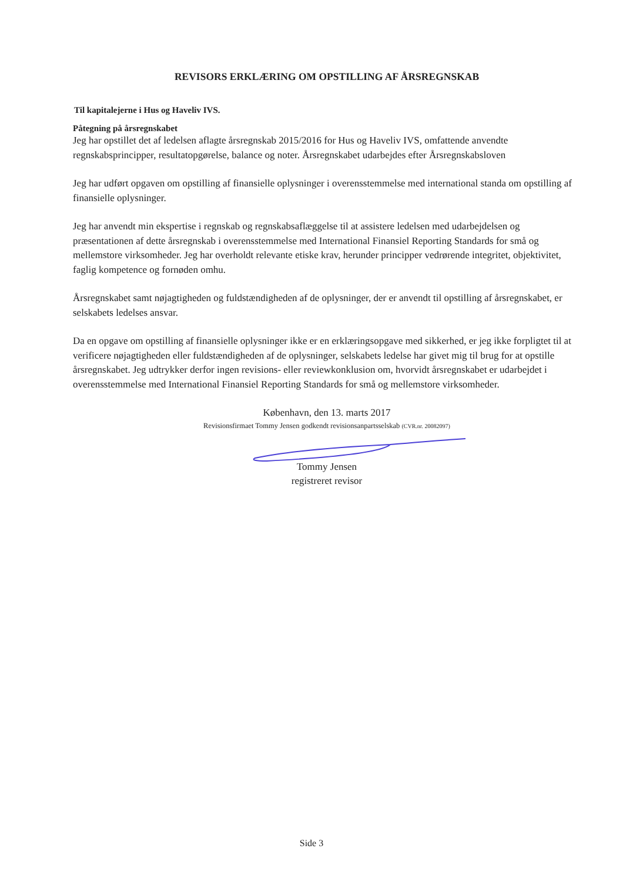REVISORS ERKLÆRING OM OPSTILLING AF ÅRSREGNSKAB
Til kapitalejerne i Hus og Haveliv IVS.
Påtegning på årsregnskabet
Jeg har opstillet det af ledelsen aflagte årsregnskab 2015/2016 for Hus og Haveliv IVS, omfattende anvendte regnskabsprincipper, resultatopgørelse, balance og noter. Årsregnskabet udarbejdes efter Årsregnskabsloven
Jeg har udført opgaven om opstilling af finansielle oplysninger i overensstemmelse med international standa om opstilling af finansielle oplysninger.
Jeg har anvendt min ekspertise i regnskab og regnskabsaflæggelse til at assistere ledelsen med udarbejdelsen og præsentationen af dette årsregnskab i overensstemmelse med International Finansiel Reporting Standards for små og mellemstore virksomheder. Jeg har overholdt relevante etiske krav, herunder principper vedrørende integritet, objektivitet, faglig kompetence og fornøden omhu.
Årsregnskabet samt nøjagtigheden og fuldstændigheden af de oplysninger, der er anvendt til opstilling af årsregnskabet, er selskabets ledelses ansvar.
Da en opgave om opstilling af finansielle oplysninger ikke er en erklæringsopgave med sikkerhed, er jeg ikke forpligtet til at verificere nøjagtigheden eller fuldstændigheden af de oplysninger, selskabets ledelse har givet mig til brug for at opstille årsregnskabet. Jeg udtrykker derfor ingen revisions- eller reviewkonklusion om, hvorvidt årsregnskabet er udarbejdet i overensstemmelse med International Finansiel Reporting Standards for små og mellemstore virksomheder.
København, den 13. marts 2017
Revisionsfirmaet Tommy Jensen godkendt revisionsanpartsselskab (CVR.nr. 20082097)
Tommy Jensen
registreret revisor
Side 3